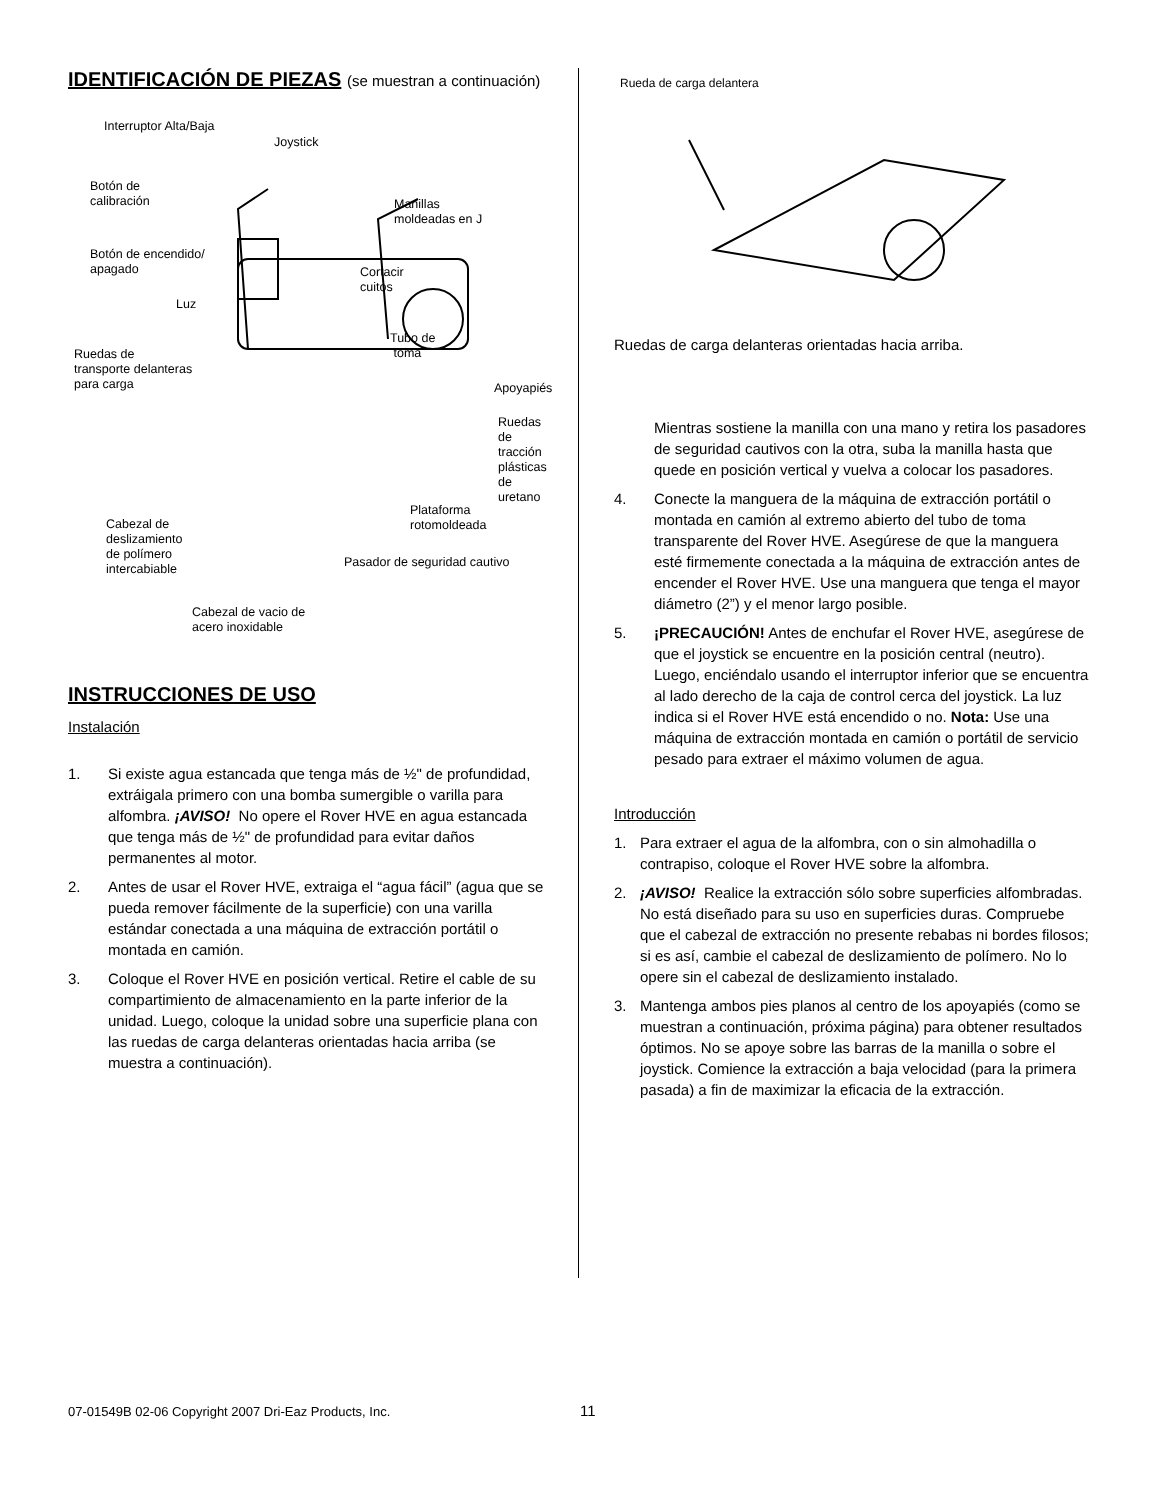IDENTIFICACIÓN DE PIEZAS (se muestran a continuación)
Interruptor Alta/Baja
Joystick
Botón de
calibración Manillas
moldeadas en J
Botón de encendido/
apagado Cortacir
cuitos
Luz
Tubo de
toma Ruedas de
transporte delanteras
para carga Apoyapiés
Ruedas de
tracción
plásticas de
uretano
Plataforma rotomoldeada
Cabezal de
deslizamiento
de polímero
intercabiable Pasador de seguridad cautivo
Cabezal de vacio de
acero inoxidable
INSTRUCCIONES DE USO
Instalación
1. Si existe agua estancada que tenga más de ½" de profundidad, extráigala primero con una bomba sumergible o varilla para alfombra. ¡AVISO! No opere el Rover HVE en agua estancada que tenga más de ½" de profundidad para evitar daños permanentes al motor.
2. Antes de usar el Rover HVE, extraiga el “agua fácil” (agua que se pueda remover fácilmente de la superficie) con una varilla estándar conectada a una máquina de extracción portátil o montada en camión.
3. Coloque el Rover HVE en posición vertical. Retire el cable de su compartimiento de almacenamiento en la parte inferior de la unidad. Luego, coloque la unidad sobre una superficie plana con las ruedas de carga delanteras orientadas hacia arriba (se muestra a continuación).
Rueda de carga delantera
Ruedas de carga delanteras orientadas hacia arriba.
Mientras sostiene la manilla con una mano y retira los pasadores de seguridad cautivos con la otra, suba la manilla hasta que quede en posición vertical y vuelva a colocar los pasadores.
4. Conecte la manguera de la máquina de extracción portátil o montada en camión al extremo abierto del tubo de toma transparente del Rover HVE. Asegúrese de que la manguera esté firmemente conectada a la máquina de extracción antes de encender el Rover HVE. Use una manguera que tenga el mayor diámetro (2”) y el menor largo posible.
5. ¡PRECAUCIÓN! Antes de enchufar el Rover HVE, asegúrese de que el joystick se encuentre en la posición central (neutro). Luego, enciéndalo usando el interruptor inferior que se encuentra al lado derecho de la caja de control cerca del joystick. La luz indica si el Rover HVE está encendido o no. Nota: Use una máquina de extracción montada en camión o portátil de servicio pesado para extraer el máximo volumen de agua.
Introducción
1. Para extraer el agua de la alfombra, con o sin almohadilla o contrapiso, coloque el Rover HVE sobre la alfombra.
2. ¡AVISO! Realice la extracción sólo sobre superficies alfombradas. No está diseñado para su uso en superficies duras. Compruebe que el cabezal de extracción no presente rebabas ni bordes filosos; si es así, cambie el cabezal de deslizamiento de polímero. No lo opere sin el cabezal de deslizamiento instalado.
3. Mantenga ambos pies planos al centro de los apoyapiés (como se muestran a continuación, próxima página) para obtener resultados óptimos. No se apoye sobre las barras de la manilla o sobre el joystick. Comience la extracción a baja velocidad (para la primera pasada) a fin de maximizar la eficacia de la extracción.
07-01549B 02-06 Copyright 2007 Dri-Eaz Products, Inc.
11